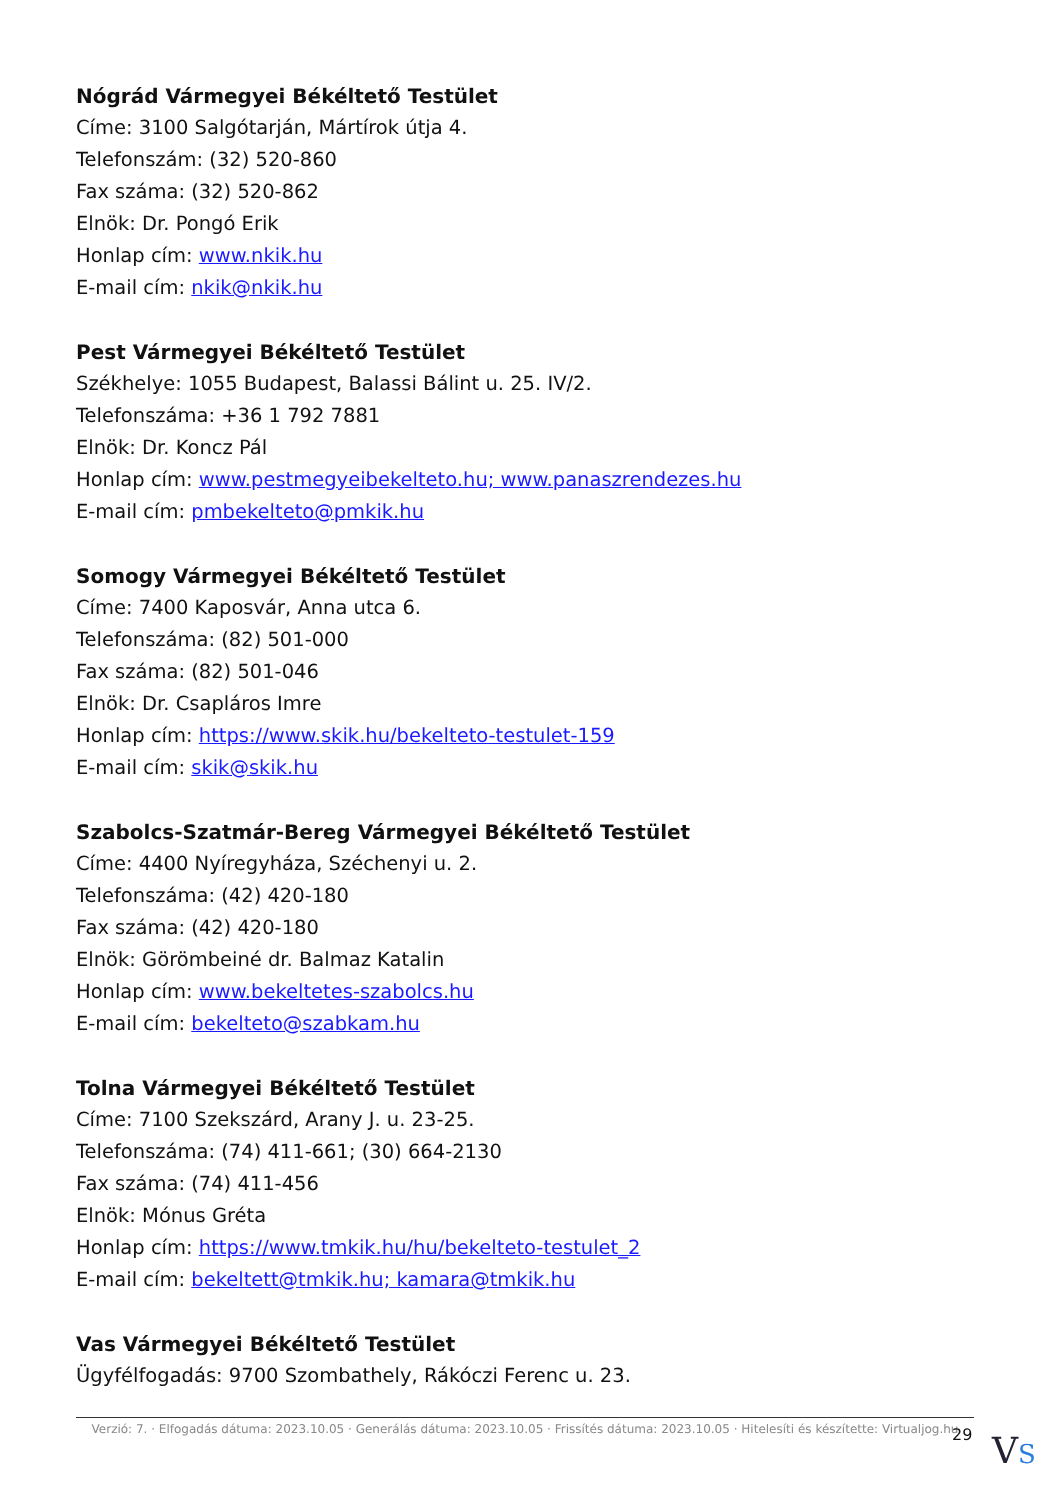Nógrád Vármegyei Békéltető Testület
Címe: 3100 Salgótarján, Mártírok útja 4.
Telefonszám: (32) 520-860
Fax száma: (32) 520-862
Elnök: Dr. Pongó Erik
Honlap cím: www.nkik.hu
E-mail cím: nkik@nkik.hu
Pest Vármegyei Békéltető Testület
Székhelye: 1055 Budapest, Balassi Bálint u. 25. IV/2.
Telefonszáma: +36 1 792 7881
Elnök: Dr. Koncz Pál
Honlap cím: www.pestmegyeibekelteto.hu; www.panaszrendezes.hu
E-mail cím: pmbekelteto@pmkik.hu
Somogy Vármegyei Békéltető Testület
Címe: 7400 Kaposvár, Anna utca 6.
Telefonszáma: (82) 501-000
Fax száma: (82) 501-046
Elnök: Dr. Csapláros Imre
Honlap cím: https://www.skik.hu/bekelteto-testulet-159
E-mail cím: skik@skik.hu
Szabolcs-Szatmár-Bereg Vármegyei Békéltető Testület
Címe: 4400 Nyíregyháza, Széchenyi u. 2.
Telefonszáma: (42) 420-180
Fax száma: (42) 420-180
Elnök: Görömbeiné dr. Balmaz Katalin
Honlap cím: www.bekeltetes-szabolcs.hu
E-mail cím: bekelteto@szabkam.hu
Tolna Vármegyei Békéltető Testület
Címe: 7100 Szekszárd, Arany J. u. 23-25.
Telefonszáma: (74) 411-661; (30) 664-2130
Fax száma: (74) 411-456
Elnök: Mónus Gréta
Honlap cím: https://www.tmkik.hu/hu/bekelteto-testulet_2
E-mail cím: bekeltett@tmkik.hu; kamara@tmkik.hu
Vas Vármegyei Békéltető Testület
Ügyfélfogadás: 9700 Szombathely, Rákóczi Ferenc u. 23.
Verzió: 7. · Elfogadás dátuma: 2023.10.05 · Generálás dátuma: 2023.10.05 · Frissítés dátuma: 2023.10.05 · Hitelesíti és készítette: Virtualjog.hu
29 VS